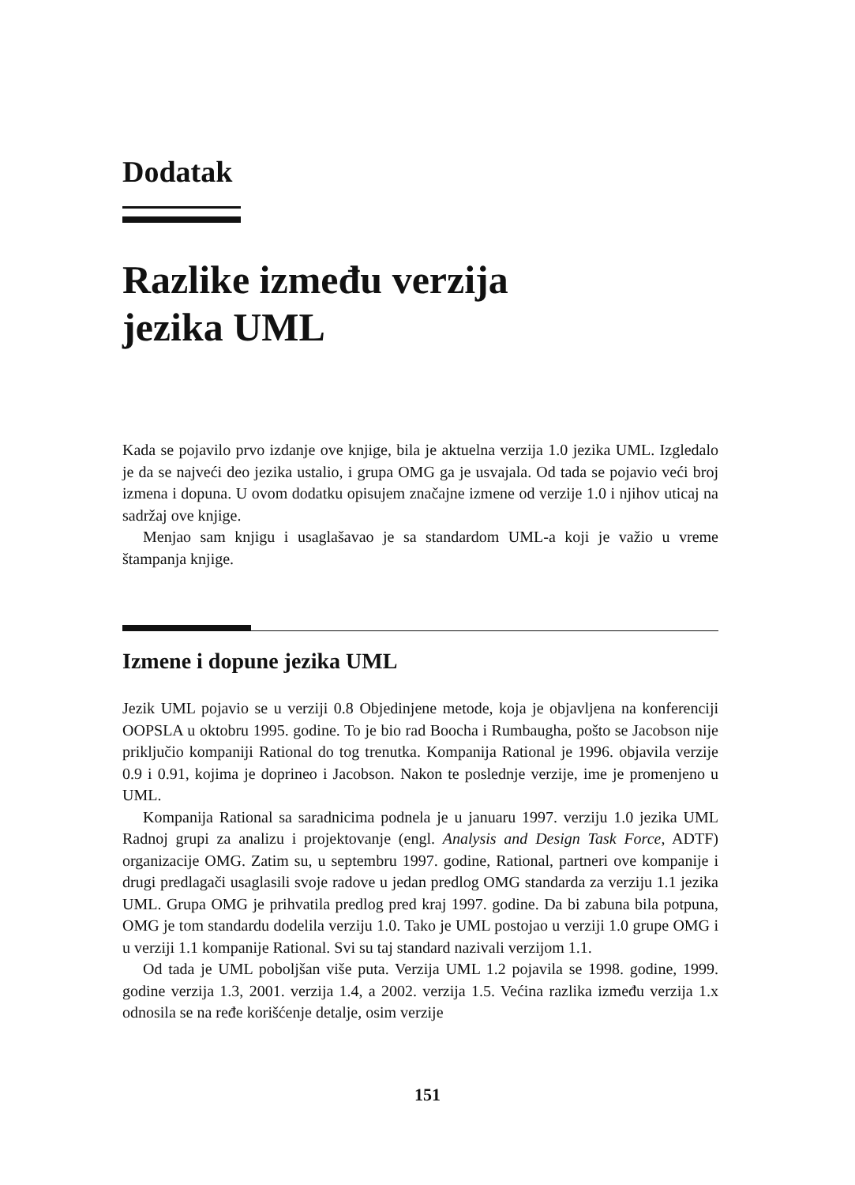Dodatak
Razlike između verzija
jezika UML
Kada se pojavilo prvo izdanje ove knjige, bila je aktuelna verzija 1.0 jezika UML. Izgledalo je da se najveći deo jezika ustalio, i grupa OMG ga je usvajala. Od tada se pojavio veći broj izmena i dopuna. U ovom dodatku opisujem značajne izmene od verzije 1.0 i njihov uticaj na sadržaj ove knjige.
Menjao sam knjigu i usaglašavao je sa standardom UML-a koji je važio u vreme štampanja knjige.
Izmene i dopune jezika UML
Jezik UML pojavio se u verziji 0.8 Objedinjene metode, koja je objavljena na konferenciji OOPSLA u oktobru 1995. godine. To je bio rad Boocha i Rumbaugha, pošto se Jacobson nije priključio kompaniji Rational do tog trenutka. Kompanija Rational je 1996. objavila verzije 0.9 i 0.91, kojima je doprineo i Jacobson. Nakon te poslednje verzije, ime je promenjeno u UML.
Kompanija Rational sa saradnicima podnela je u januaru 1997. verziju 1.0 jezika UML Radnoj grupi za analizu i projektovanje (engl. Analysis and Design Task Force, ADTF) organizacije OMG. Zatim su, u septembru 1997. godine, Rational, partneri ove kompanije i drugi predlagači usaglasili svoje radove u jedan predlog OMG standarda za verziju 1.1 jezika UML. Grupa OMG je prihvatila predlog pred kraj 1997. godine. Da bi zabuna bila potpuna, OMG je tom standardu dodelila verziju 1.0. Tako je UML postojao u verziji 1.0 grupe OMG i u verziji 1.1 kompanije Rational. Svi su taj standard nazivali verzijom 1.1.
Od tada je UML poboljšan više puta. Verzija UML 1.2 pojavila se 1998. godine, 1999. godine verzija 1.3, 2001. verzija 1.4, a 2002. verzija 1.5. Većina razlika između verzija 1.x odnosila se na ređe korišćenje detalje, osim verzije
151